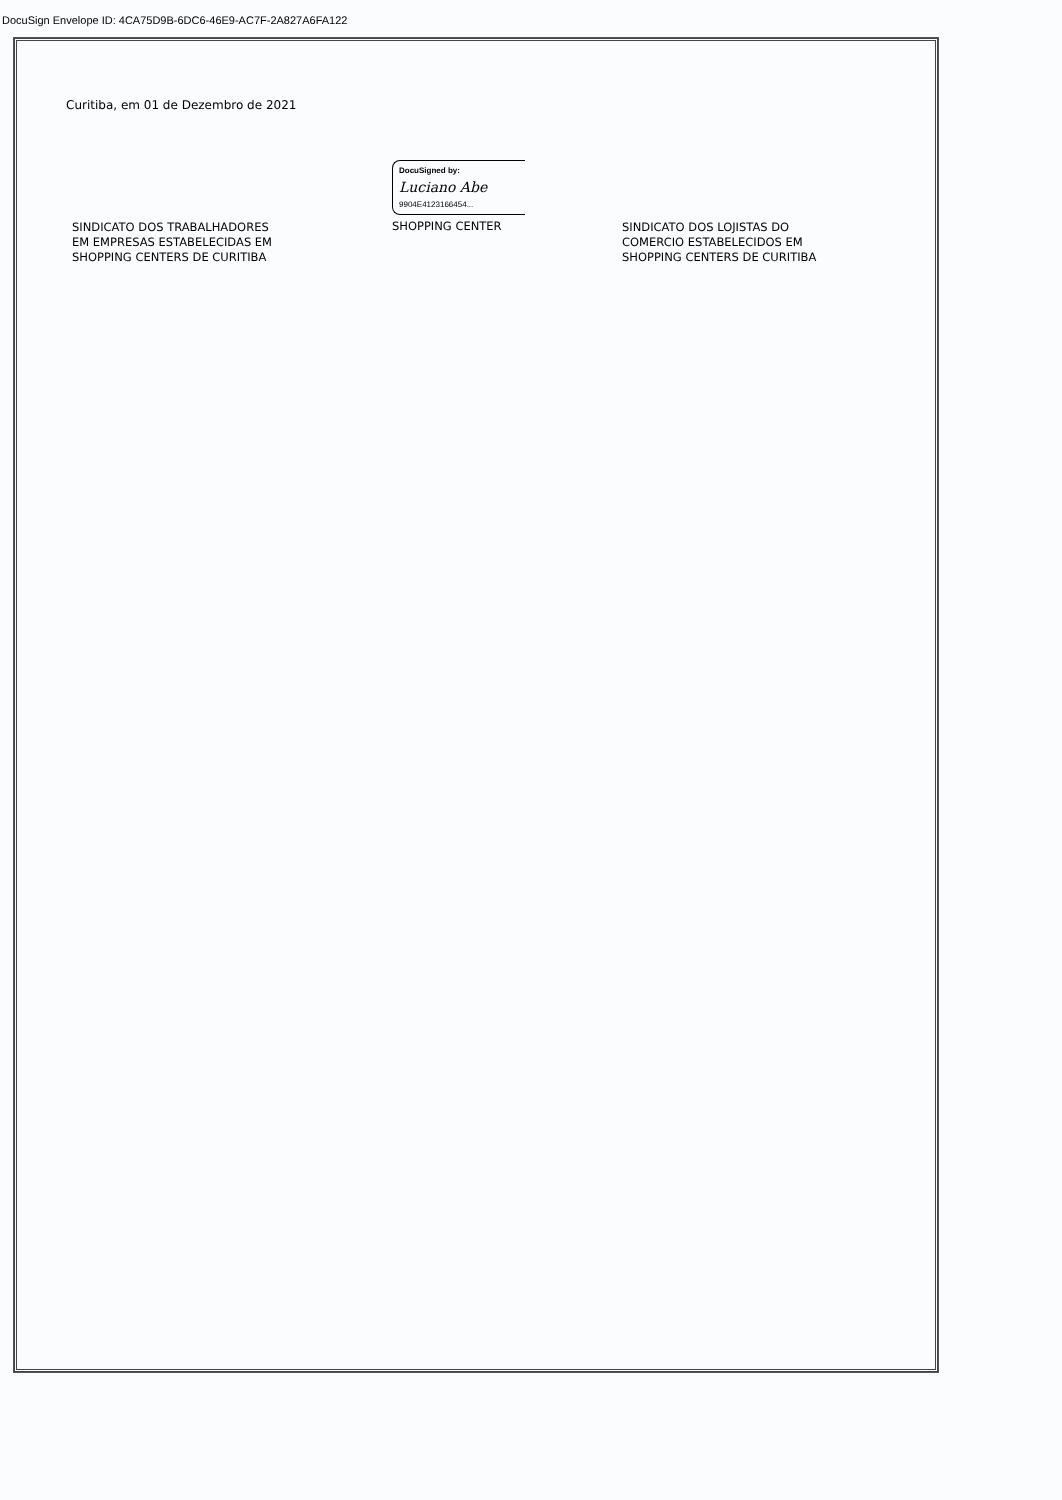DocuSign Envelope ID: 4CA75D9B-6DC6-46E9-AC7F-2A827A6FA122
Curitiba, em 01 de Dezembro de 2021
SINDICATO DOS TRABALHADORES
EM EMPRESAS ESTABELECIDAS EM
SHOPPING CENTERS DE CURITIBA
DocuSigned by:
Luciano Abe
9904E4123166454...
SHOPPING CENTER
SINDICATO DOS LOJISTAS DO
COMERCIO ESTABELECIDOS EM
SHOPPING CENTERS DE CURITIBA